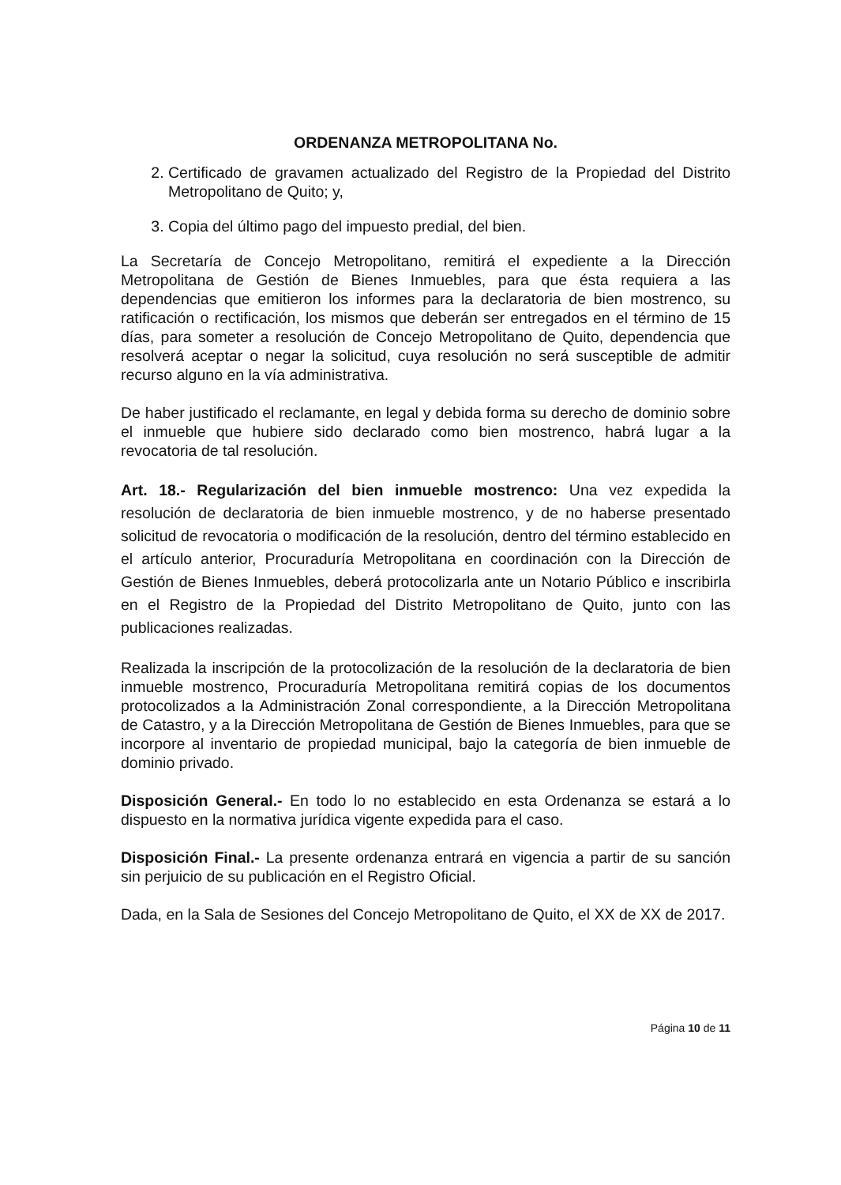ORDENANZA METROPOLITANA No.
2. Certificado de gravamen actualizado del Registro de la Propiedad del Distrito Metropolitano de Quito; y,
3. Copia del último pago del impuesto predial, del bien.
La Secretaría de Concejo Metropolitano, remitirá el expediente a la Dirección Metropolitana de Gestión de Bienes Inmuebles, para que ésta requiera a las dependencias que emitieron los informes para la declaratoria de bien mostrenco, su ratificación o rectificación, los mismos que deberán ser entregados en el término de 15 días, para someter a resolución de Concejo Metropolitano de Quito, dependencia que resolverá aceptar o negar la solicitud, cuya resolución no será susceptible de admitir recurso alguno en la vía administrativa.
De haber justificado el reclamante, en legal y debida forma su derecho de dominio sobre el inmueble que hubiere sido declarado como bien mostrenco, habrá lugar a la revocatoria de tal resolución.
Art. 18.- Regularización del bien inmueble mostrenco: Una vez expedida la resolución de declaratoria de bien inmueble mostrenco, y de no haberse presentado solicitud de revocatoria o modificación de la resolución, dentro del término establecido en el artículo anterior, Procuraduría Metropolitana en coordinación con la Dirección de Gestión de Bienes Inmuebles, deberá protocolizarla ante un Notario Público e inscribirla en el Registro de la Propiedad del Distrito Metropolitano de Quito, junto con las publicaciones realizadas.
Realizada la inscripción de la protocolización de la resolución de la declaratoria de bien inmueble mostrenco, Procuraduría Metropolitana remitirá copias de los documentos protocolizados a la Administración Zonal correspondiente, a la Dirección Metropolitana de Catastro, y a la Dirección Metropolitana de Gestión de Bienes Inmuebles, para que se incorpore al inventario de propiedad municipal, bajo la categoría de bien inmueble de dominio privado.
Disposición General.- En todo lo no establecido en esta Ordenanza se estará a lo dispuesto en la normativa jurídica vigente expedida para el caso.
Disposición Final.- La presente ordenanza entrará en vigencia a partir de su sanción sin perjuicio de su publicación en el Registro Oficial.
Dada, en la Sala de Sesiones del Concejo Metropolitano de Quito, el XX de XX de 2017.
Página 10 de 11